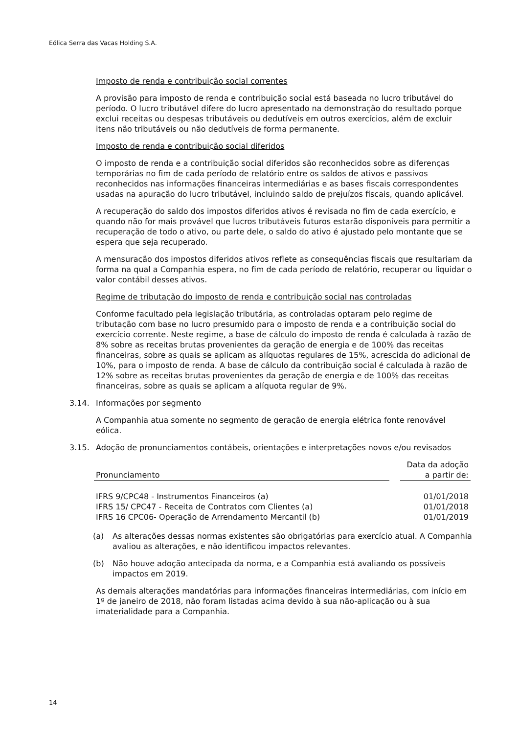Eólica Serra das Vacas Holding S.A.
Imposto de renda e contribuição social correntes
A provisão para imposto de renda e contribuição social está baseada no lucro tributável do período. O lucro tributável difere do lucro apresentado na demonstração do resultado porque exclui receitas ou despesas tributáveis ou dedutíveis em outros exercícios, além de excluir itens não tributáveis ou não dedutíveis de forma permanente.
Imposto de renda e contribuição social diferidos
O imposto de renda e a contribuição social diferidos são reconhecidos sobre as diferenças temporárias no fim de cada período de relatório entre os saldos de ativos e passivos reconhecidos nas informações financeiras intermediárias e as bases fiscais correspondentes usadas na apuração do lucro tributável, incluindo saldo de prejuízos fiscais, quando aplicável.
A recuperação do saldo dos impostos diferidos ativos é revisada no fim de cada exercício, e quando não for mais provável que lucros tributáveis futuros estarão disponíveis para permitir a recuperação de todo o ativo, ou parte dele, o saldo do ativo é ajustado pelo montante que se espera que seja recuperado.
A mensuração dos impostos diferidos ativos reflete as consequências fiscais que resultariam da forma na qual a Companhia espera, no fim de cada período de relatório, recuperar ou liquidar o valor contábil desses ativos.
Regime de tributação do imposto de renda e contribuição social nas controladas
Conforme facultado pela legislação tributária, as controladas optaram pelo regime de tributação com base no lucro presumido para o imposto de renda e a contribuição social do exercício corrente. Neste regime, a base de cálculo do imposto de renda é calculada à razão de 8% sobre as receitas brutas provenientes da geração de energia e de 100% das receitas financeiras, sobre as quais se aplicam as alíquotas regulares de 15%, acrescida do adicional de 10%, para o imposto de renda. A base de cálculo da contribuição social é calculada à razão de 12% sobre as receitas brutas provenientes da geração de energia e de 100% das receitas financeiras, sobre as quais se aplicam a alíquota regular de 9%.
3.14. Informações por segmento
A Companhia atua somente no segmento de geração de energia elétrica fonte renovável eólica.
3.15. Adoção de pronunciamentos contábeis, orientações e interpretações novos e/ou revisados
| Pronunciamento | | Data da adoção a partir de: |
| IFRS 9/CPC48 - Instrumentos Financeiros (a) | | 01/01/2018 |
| IFRS 15/ CPC47 - Receita de Contratos com Clientes (a) | | 01/01/2018 |
| IFRS 16 CPC06- Operação de Arrendamento Mercantil (b) | | 01/01/2019 |
(a) As alterações dessas normas existentes são obrigatórias para exercício atual. A Companhia avaliou as alterações, e não identificou impactos relevantes.
(b) Não houve adoção antecipada da norma, e a Companhia está avaliando os possíveis impactos em 2019.
As demais alterações mandatórias para informações financeiras intermediárias, com início em 1º de janeiro de 2018, não foram listadas acima devido à sua não-aplicação ou à sua imaterialidade para a Companhia.
14